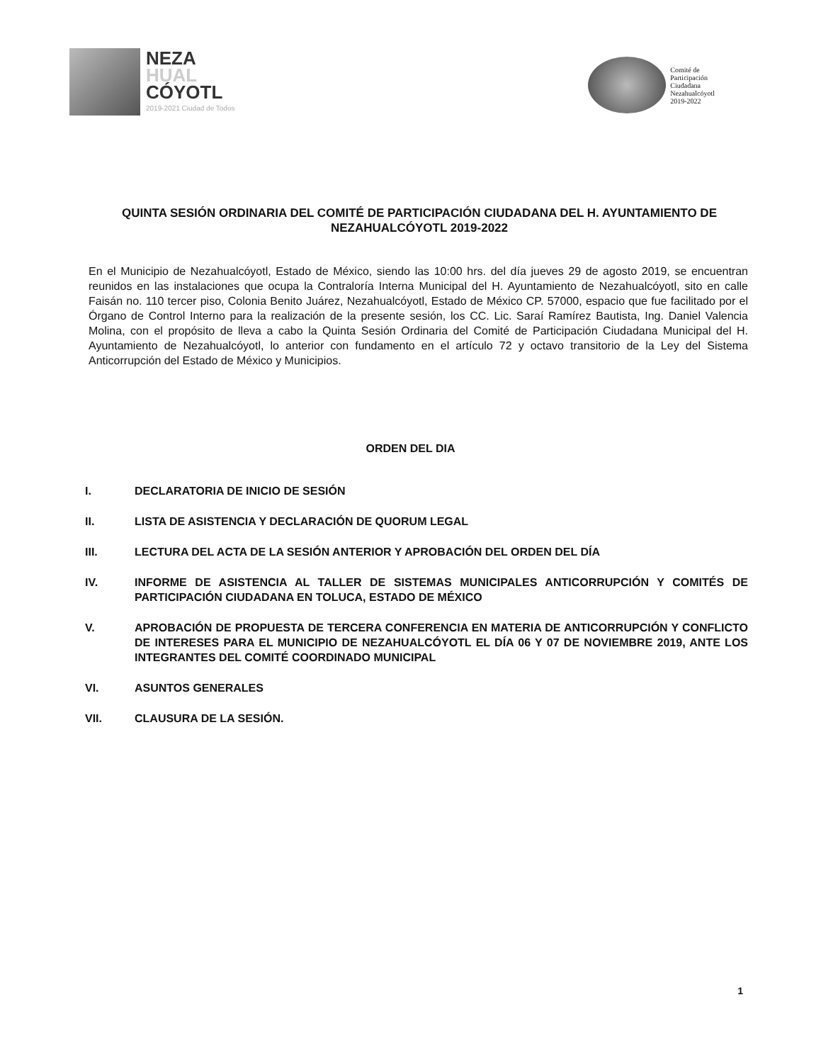NEZA
HUAL
CÓYOTL
2019-2021 Ciudad de Todos
Comité de
Participación
Ciudadana
Nezahualcóyotl
2019-2022
QUINTA SESIÓN ORDINARIA DEL COMITÉ DE PARTICIPACIÓN CIUDADANA DEL H. AYUNTAMIENTO DE NEZAHUALCÓYOTL 2019-2022
En el Municipio de Nezahualcóyotl, Estado de México, siendo las 10:00 hrs. del día jueves 29 de agosto 2019, se encuentran reunidos en las instalaciones que ocupa la Contraloría Interna Municipal del H. Ayuntamiento de Nezahualcóyotl, sito en calle Faisán no. 110 tercer piso, Colonia Benito Juárez, Nezahualcóyotl, Estado de México CP. 57000, espacio que fue facilitado por el Órgano de Control Interno para la realización de la presente sesión, los CC. Lic. Saraí Ramírez Bautista, Ing. Daniel Valencia Molina, con el propósito de lleva a cabo la Quinta Sesión Ordinaria del Comité de Participación Ciudadana Municipal del H. Ayuntamiento de Nezahualcóyotl, lo anterior con fundamento en el artículo 72 y octavo transitorio de la Ley del Sistema Anticorrupción del Estado de México y Municipios.
ORDEN DEL DIA
I. DECLARATORIA DE INICIO DE SESIÓN
II. LISTA DE ASISTENCIA Y DECLARACIÓN DE QUORUM LEGAL
III. LECTURA DEL ACTA DE LA SESIÓN ANTERIOR Y APROBACIÓN DEL ORDEN DEL DÍA
IV. INFORME DE ASISTENCIA AL TALLER DE SISTEMAS MUNICIPALES ANTICORRUPCIÓN Y COMITÉS DE PARTICIPACIÓN CIUDADANA EN TOLUCA, ESTADO DE MÉXICO
V. APROBACIÓN DE PROPUESTA DE TERCERA CONFERENCIA EN MATERIA DE ANTICORRUPCIÓN Y CONFLICTO DE INTERESES PARA EL MUNICIPIO DE NEZAHUALCÓYOTL EL DÍA 06 Y 07 DE NOVIEMBRE 2019, ANTE LOS INTEGRANTES DEL COMITÉ COORDINADO MUNICIPAL
VI. ASUNTOS GENERALES
VII. CLAUSURA DE LA SESIÓN.
1